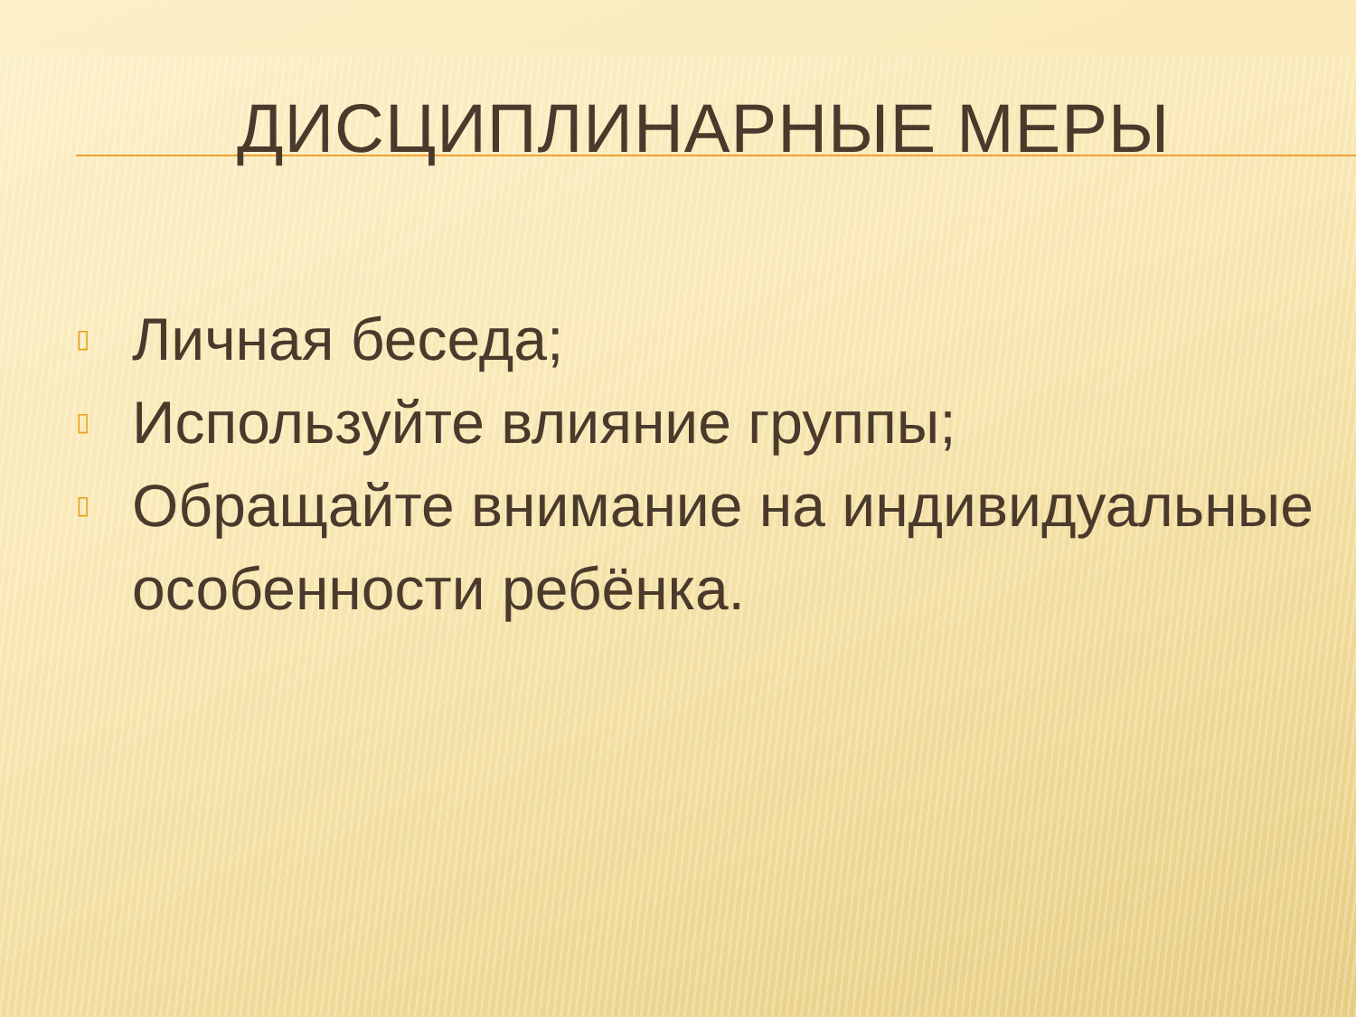ДИСЦИПЛИНАРНЫЕ МЕРЫ
▯ Личная беседа;
▯ Используйте влияние группы;
▯ Обращайте внимание на индивидуальные особенности ребёнка.